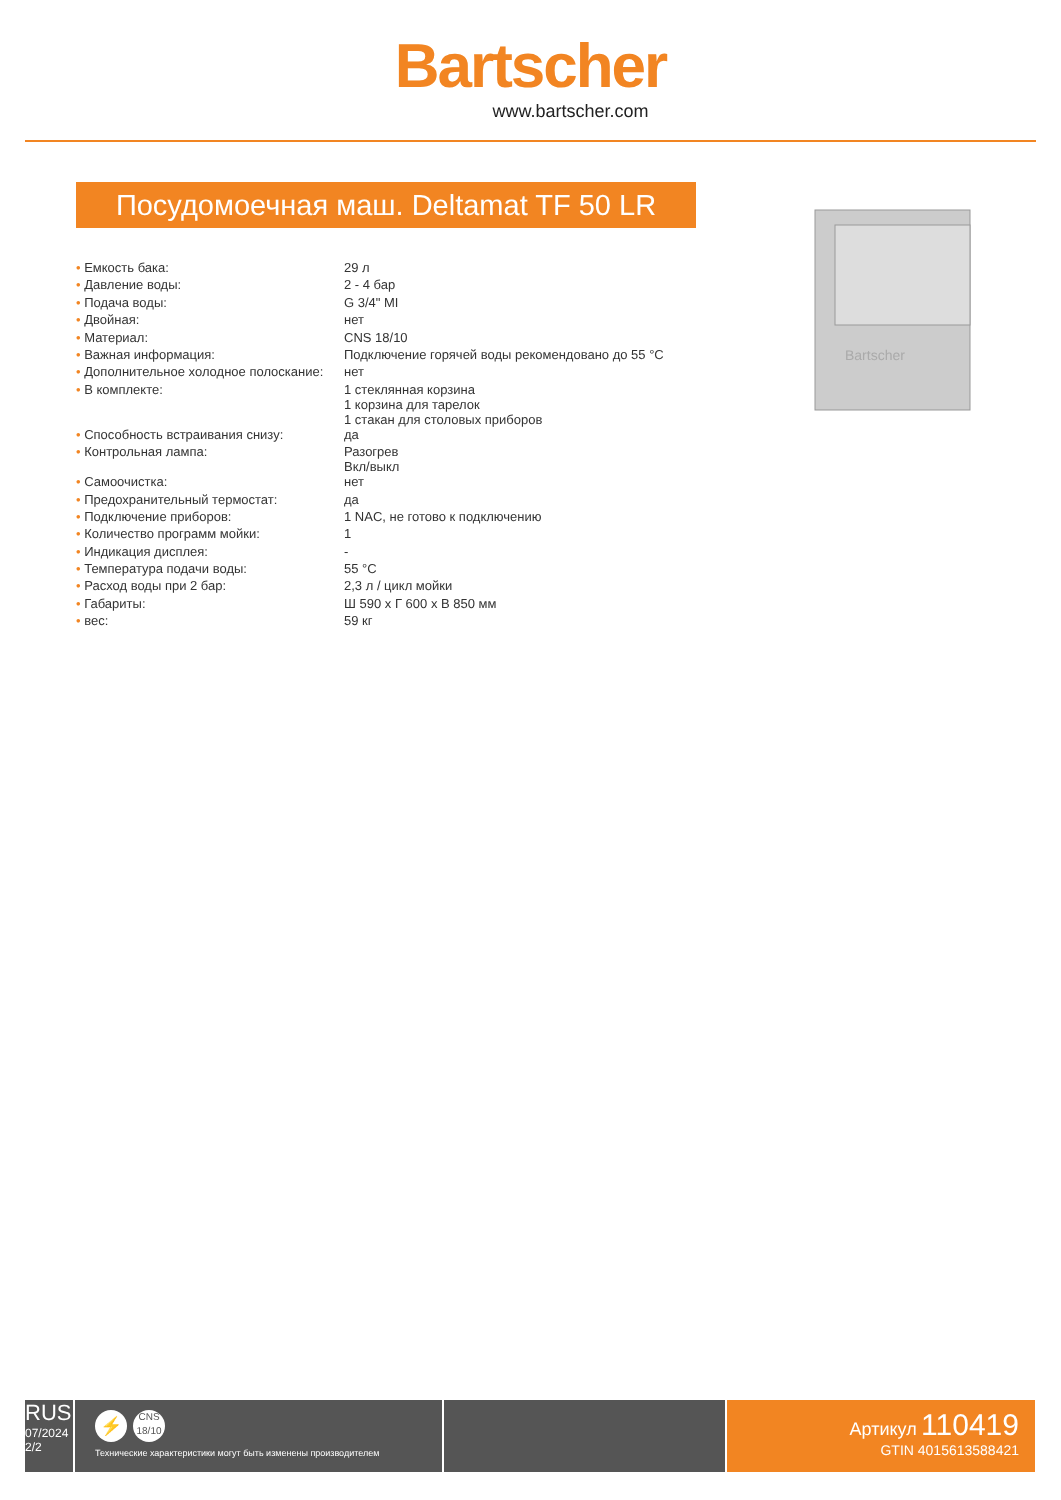Bartscher
www.bartscher.com
Посудомоечная маш. Deltamat TF 50 LR
Bartscher
| • Емкость бака: | 29 л |
| • Давление воды: | 2 - 4 бар |
| • Подача воды: | G 3/4" MI |
| • Двойная: | нет |
| • Материал: | CNS 18/10 |
| • Важная информация: | Подключение горячей воды рекомендовано до 55 °C |
| • Дополнительное холодное полоскание: | нет |
| • В комплекте: | 1 стеклянная корзина 1 корзина для тарелок 1 стакан для столовых приборов |
| • Способность встраивания снизу: | да |
| • Контрольная лампа: | Разогрев Вкл/выкл |
| • Самоочистка: | нет |
| • Предохранительный термостат: | да |
| • Подключение приборов: | 1 NAC, не готово к подключению |
| • Количество программ мойки: | 1 |
| • Индикация дисплея: | - |
| • Температура подачи воды: | 55 °C |
| • Расход воды при 2 бар: | 2,3 л / цикл мойки |
| • Габариты: | Ш 590 x Г 600 x В 850 мм |
| • вес: | 59 кг |
RUS
07/2024
2/2
⚡ CNS
18/10
Технические характеристики могут быть изменены производителем
Артикул 110419
GTIN 4015613588421